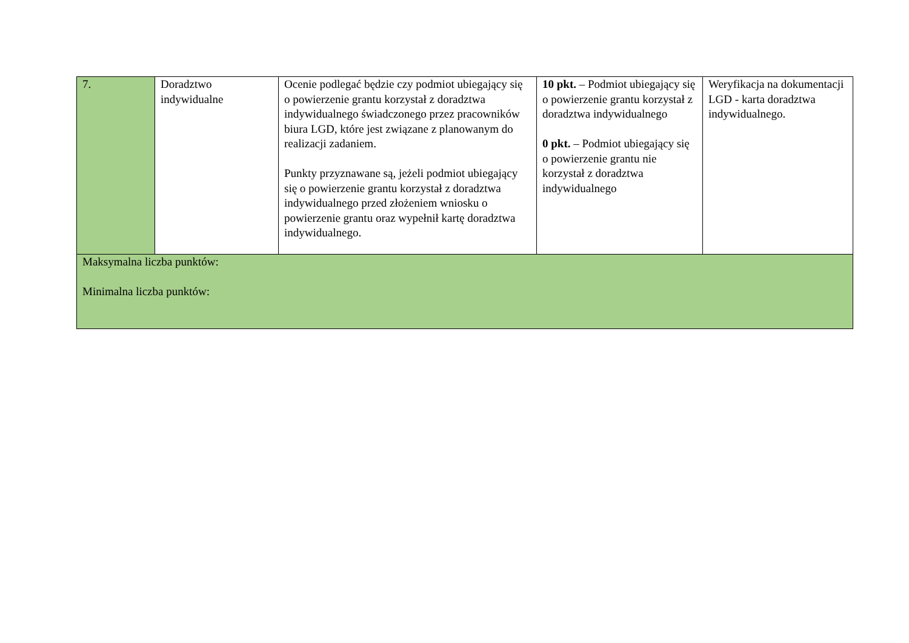| 7. | Doradztwo indywidualne | Ocenie podlegać będzie czy podmiot ubiegający się o powierzenie grantu korzystał z doradztwa indywidualnego świadczonego przez pracowników biura LGD, które jest związane z planowanym do realizacji zadaniem. Punkty przyznawane są, jeżeli podmiot ubiegający się o powierzenie grantu korzystał z doradztwa indywidualnego przed złożeniem wniosku o powierzenie grantu oraz wypełnił kartę doradztwa indywidualnego. | 10 pkt. – Podmiot ubiegający się o powierzenie grantu korzystał z doradztwa indywidualnego 0 pkt. – Podmiot ubiegający się o powierzenie grantu nie korzystał z doradztwa indywidualnego | Weryfikacja na dokumentacji LGD - karta doradztwa indywidualnego. |
| Maksymalna liczba punktów: Minimalna liczba punktów: | | | | |